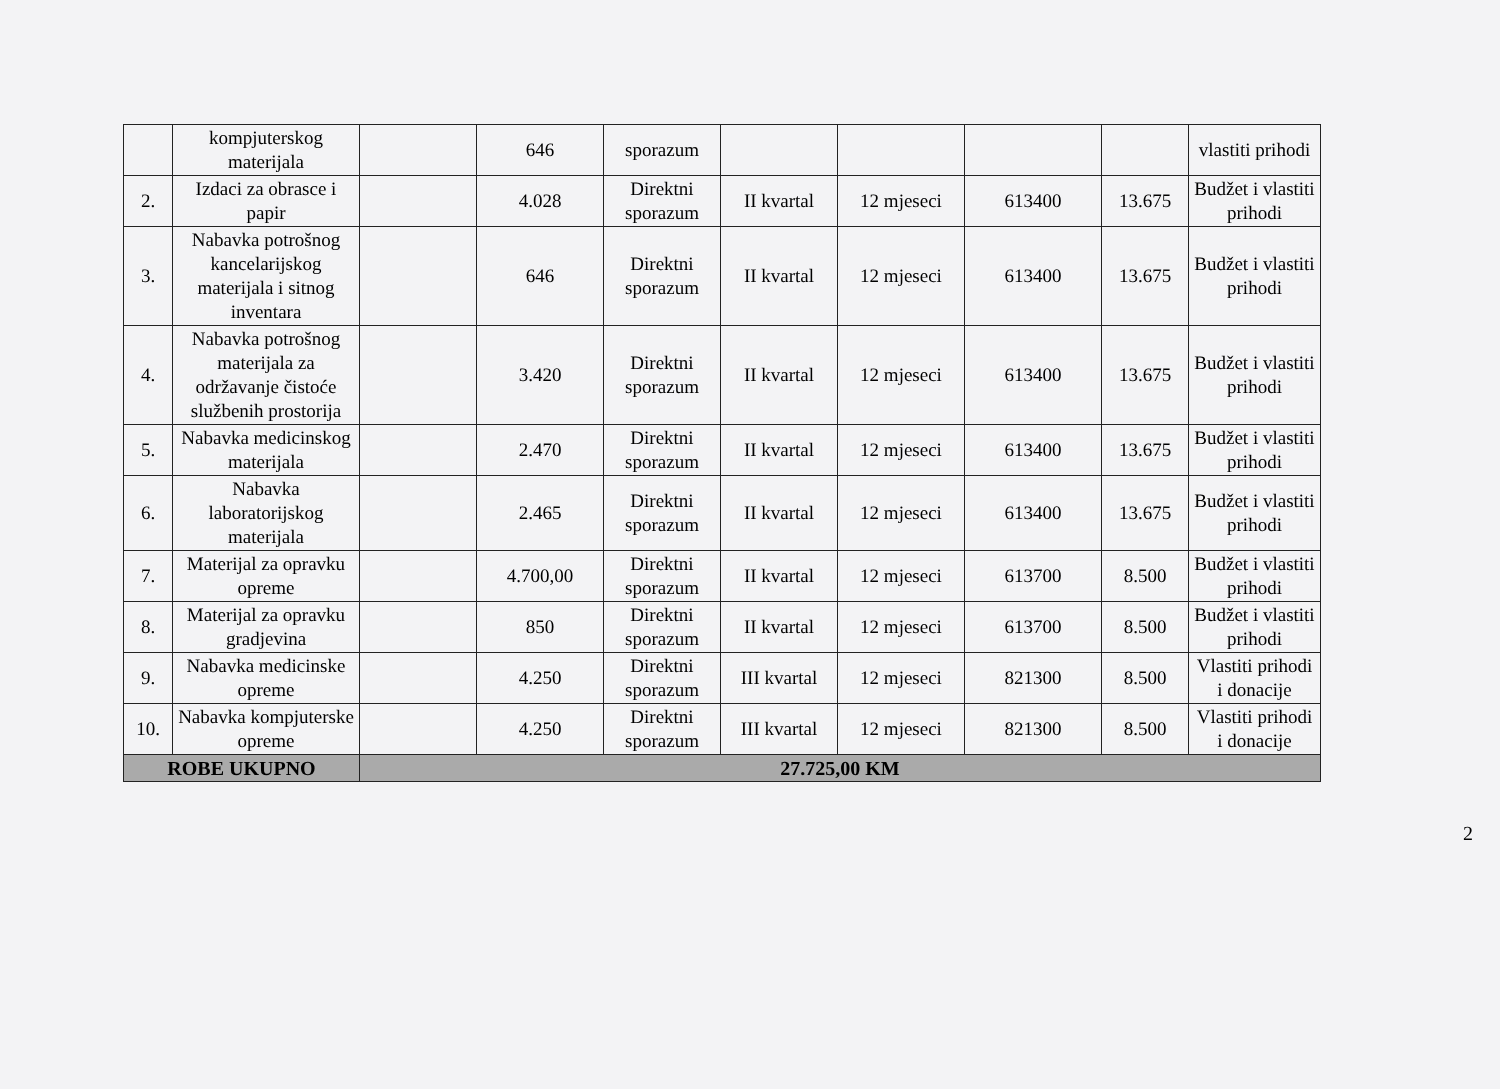| | kompjuterskog materijala | | 646 | sporazum | | | | | vlastiti prihodi |
| 2. | Izdaci za obrasce i papir | | 4.028 | Direktni sporazum | II kvartal | 12 mjeseci | 613400 | 13.675 | Budžet i vlastiti prihodi |
| 3. | Nabavka potrošnog kancelarijskog materijala i sitnog inventara | | 646 | Direktni sporazum | II kvartal | 12 mjeseci | 613400 | 13.675 | Budžet i vlastiti prihodi |
| 4. | Nabavka potrošnog materijala za održavanje čistoće službenih prostorija | | 3.420 | Direktni sporazum | II kvartal | 12 mjeseci | 613400 | 13.675 | Budžet i vlastiti prihodi |
| 5. | Nabavka medicinskog materijala | | 2.470 | Direktni sporazum | II kvartal | 12 mjeseci | 613400 | 13.675 | Budžet i vlastiti prihodi |
| 6. | Nabavka laboratorijskog materijala | | 2.465 | Direktni sporazum | II kvartal | 12 mjeseci | 613400 | 13.675 | Budžet i vlastiti prihodi |
| 7. | Materijal za opravku opreme | | 4.700,00 | Direktni sporazum | II kvartal | 12 mjeseci | 613700 | 8.500 | Budžet i vlastiti prihodi |
| 8. | Materijal za opravku gradjevina | | 850 | Direktni sporazum | II kvartal | 12 mjeseci | 613700 | 8.500 | Budžet i vlastiti prihodi |
| 9. | Nabavka medicinske opreme | | 4.250 | Direktni sporazum | III kvartal | 12 mjeseci | 821300 | 8.500 | Vlastiti prihodi i donacije |
| 10. | Nabavka kompjuterske opreme | | 4.250 | Direktni sporazum | III kvartal | 12 mjeseci | 821300 | 8.500 | Vlastiti prihodi i donacije |
| ROBE UKUPNO | | 27.725,00 KM | | | | | | | |
2